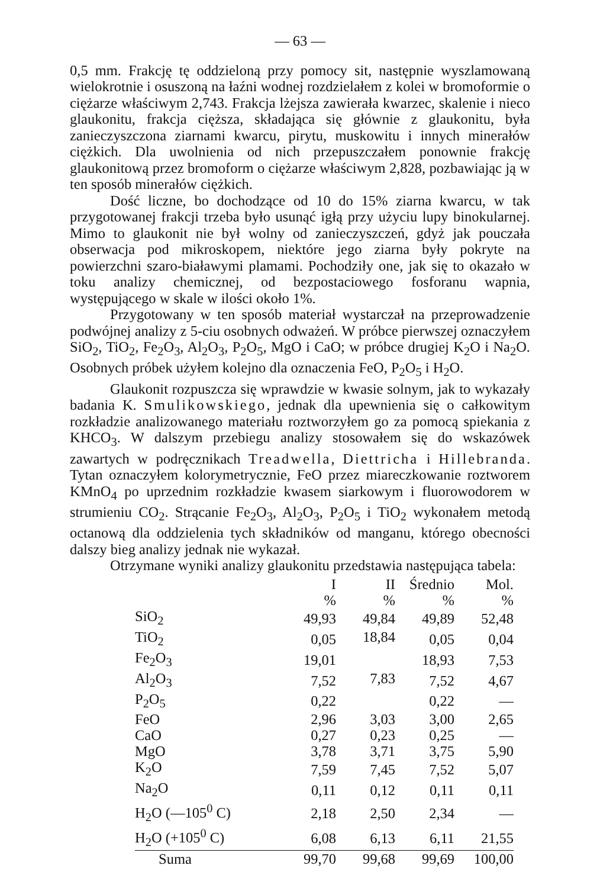— 63 —
0,5 mm. Frakcję tę oddzieloną przy pomocy sit, następnie wyszlamowaną wielokrotnie i osuszoną na łaźni wodnej rozdzielałem z kolei w bromoformie o ciężarze właściwym 2,743. Frakcja lżejsza zawierała kwarzec, skalenie i nieco glaukonitu, frakcja cięższa, składająca się głównie z glaukonitu, była zanieczyszczona ziarnami kwarcu, pirytu, muskowitu i innych minerałów ciężkich. Dla uwolnienia od nich przepuszczałem ponownie frakcję glaukonitową przez bromoform o ciężarze właściwym 2,828, pozbawiając ją w ten sposób minerałów ciężkich.
Dość liczne, bo dochodzące od 10 do 15% ziarna kwarcu, w tak przygotowanej frakcji trzeba było usunąć igłą przy użyciu lupy binokularnej. Mimo to glaukonit nie był wolny od zanieczyszczeń, gdyż jak pouczała obserwacja pod mikroskopem, niektóre jego ziarna były pokryte na powierzchni szaro-białawymi plamami. Pochodziły one, jak się to okazało w toku analizy chemicznej, od bezpostaciowego fosforanu wapnia, występującego w skale w ilości około 1%.
Przygotowany w ten sposób materiał wystarczał na przeprowadzenie podwójnej analizy z 5-ciu osobnych odważeń. W próbce pierwszej oznaczyłem SiO<sub>2</sub>, TiO<sub>2</sub>, Fe<sub>2</sub>O<sub>3</sub>, Al<sub>2</sub>O<sub>3</sub>, P<sub>2</sub>O<sub>5</sub>, MgO i CaO; w próbce drugiej K<sub>2</sub>O i Na<sub>2</sub>O. Osobnych próbek użyłem kolejno dla oznaczenia FeO, P<sub>2</sub>O<sub>5</sub> i H<sub>2</sub>O.
Glaukonit rozpuszcza się wprawdzie w kwasie solnym, jak to wykazały badania K. Smulikowskiego, jednak dla upewnienia się o całkowitym rozkładzie analizowanego materiału roztworzyłem go za pomocą spiekania z KHCO<sub>3</sub>. W dalszym przebiegu analizy stosowałem się do wskazówek zawartych w podręcznikach Treadwella, Diettricha i Hillebranda. Tytan oznaczyłem kolorymetrycznie, FeO przez miareczkowanie roztworem KMnO<sub>4</sub> po uprzednim rozkładzie kwasem siarkowym i fluorowodorem w strumieniu CO<sub>2</sub>. Strącanie Fe<sub>2</sub>O<sub>3</sub>, Al<sub>2</sub>O<sub>3</sub>, P<sub>2</sub>O<sub>5</sub> i TiO<sub>2</sub> wykonałem metodą octanową dla oddzielenia tych składników od manganu, którego obecności dalszy bieg analizy jednak nie wykazał.
Otrzymane wyniki analizy glaukonitu przedstawia następująca tabela:
| | I | II | Średnio | Mol. |
| --- | --- | --- | --- | --- |
| | % | % | % | % |
| SiO<sub>2</sub> | 49,93 | 49,84 | 49,89 | 52,48 |
| TiO<sub>2</sub> | 0,05 | 18,84 | 0,05 | 0,04 |
| Fe<sub>2</sub>O<sub>3</sub> | 19,01 | | 18,93 | 7,53 |
| Al<sub>2</sub>O<sub>3</sub> | 7,52 | 7,83 | 7,52 | 4,67 |
| P<sub>2</sub>O<sub>5</sub> | 0,22 | | 0,22 | — |
| FeO | 2,96 | 3,03 | 3,00 | 2,65 |
| CaO | 0,27 | 0,23 | 0,25 | — |
| MgO | 3,78 | 3,71 | 3,75 | 5,90 |
| K<sub>2</sub>O | 7,59 | 7,45 | 7,52 | 5,07 |
| Na<sub>2</sub>O | 0,11 | 0,12 | 0,11 | 0,11 |
| H<sub>2</sub>O (—105<sup>0</sup> C) | 2,18 | 2,50 | 2,34 | — |
| H<sub>2</sub>O (+105<sup>0</sup> C) | 6,08 | 6,13 | 6,11 | 21,55 |
| Suma | 99,70 | 99,68 | 99,69 | 100,00 |